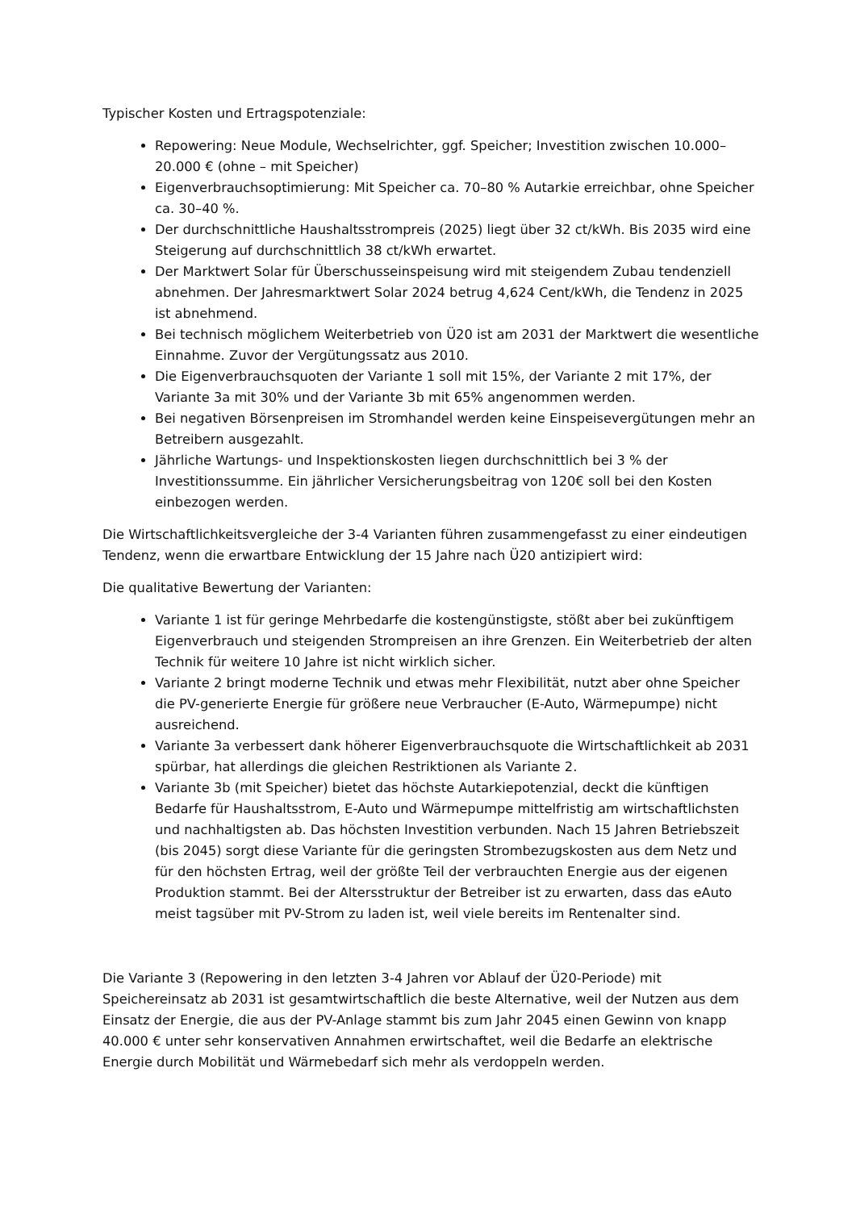Typischer Kosten und Ertragspotenziale:
Repowering: Neue Module, Wechselrichter, ggf. Speicher; Investition zwischen 10.000–20.000 € (ohne – mit Speicher)
Eigenverbrauchsoptimierung: Mit Speicher ca. 70–80 % Autarkie erreichbar, ohne Speicher ca. 30–40 %.
Der durchschnittliche Haushaltsstrompreis (2025) liegt über 32 ct/kWh. Bis 2035 wird eine Steigerung auf durchschnittlich 38 ct/kWh erwartet.
Der Marktwert Solar für Überschusseinspeisung wird mit steigendem Zubau tendenziell abnehmen. Der Jahresmarktwert Solar 2024 betrug 4,624 Cent/kWh, die Tendenz in 2025 ist abnehmend.
Bei technisch möglichem Weiterbetrieb von Ü20 ist am 2031 der Marktwert die wesentliche Einnahme. Zuvor der Vergütungssatz aus 2010.
Die Eigenverbrauchsquoten der Variante 1 soll mit 15%, der Variante 2 mit 17%, der Variante 3a mit 30% und der Variante 3b mit 65% angenommen werden.
Bei negativen Börsenpreisen im Stromhandel werden keine Einspeisevergütungen mehr an Betreibern ausgezahlt.
Jährliche Wartungs- und Inspektionskosten liegen durchschnittlich bei 3 % der Investitionssumme. Ein jährlicher Versicherungsbeitrag von 120€ soll bei den Kosten einbezogen werden.
Die Wirtschaftlichkeitsvergleiche der 3-4 Varianten führen zusammengefasst zu einer eindeutigen Tendenz, wenn die erwartbare Entwicklung der 15 Jahre nach Ü20 antizipiert wird:
Die qualitative Bewertung der Varianten:
Variante 1 ist für geringe Mehrbedarfe die kostengünstigste, stößt aber bei zukünftigem Eigenverbrauch und steigenden Strompreisen an ihre Grenzen. Ein Weiterbetrieb der alten Technik für weitere 10 Jahre ist nicht wirklich sicher.
Variante 2 bringt moderne Technik und etwas mehr Flexibilität, nutzt aber ohne Speicher die PV-generierte Energie für größere neue Verbraucher (E-Auto, Wärmepumpe) nicht ausreichend.
Variante 3a verbessert dank höherer Eigenverbrauchsquote die Wirtschaftlichkeit ab 2031 spürbar, hat allerdings die gleichen Restriktionen als Variante 2.
Variante 3b (mit Speicher) bietet das höchste Autarkiepotenzial, deckt die künftigen Bedarfe für Haushaltsstrom, E-Auto und Wärmepumpe mittelfristig am wirtschaftlichsten und nachhaltigsten ab. Das höchsten Investition verbunden. Nach 15 Jahren Betriebszeit (bis 2045) sorgt diese Variante für die geringsten Strombezugskosten aus dem Netz und für den höchsten Ertrag, weil der größte Teil der verbrauchten Energie aus der eigenen Produktion stammt. Bei der Altersstruktur der Betreiber ist zu erwarten, dass das eAuto meist tagsüber mit PV-Strom zu laden ist, weil viele bereits im Rentenalter sind.
Die Variante 3 (Repowering in den letzten 3-4 Jahren vor Ablauf der Ü20-Periode) mit Speichereinsatz ab 2031 ist gesamtwirtschaftlich die beste Alternative, weil der Nutzen aus dem Einsatz der Energie, die aus der PV-Anlage stammt bis zum Jahr 2045 einen Gewinn von knapp 40.000 € unter sehr konservativen Annahmen erwirtschaftet, weil die Bedarfe an elektrische Energie durch Mobilität und Wärmebedarf sich mehr als verdoppeln werden.